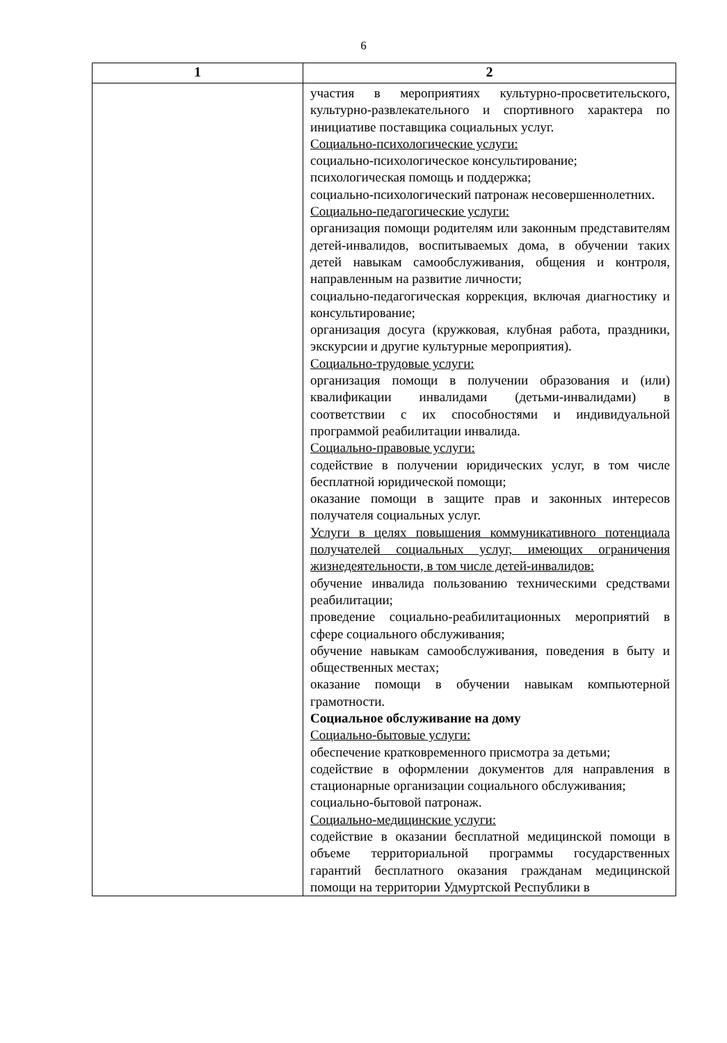6
| 1 | 2 |
| --- | --- |
| | участия в мероприятиях культурно-просветительского, культурно-развлекательного и спортивного характера по инициативе поставщика социальных услуг. Социально-психологические услуги: социально-психологическое консультирование; психологическая помощь и поддержка; социально-психологический патронаж несовершеннолетних. Социально-педагогические услуги: организация помощи родителям или законным представителям детей-инвалидов, воспитываемых дома, в обучении таких детей навыкам самообслуживания, общения и контроля, направленным на развитие личности; социально-педагогическая коррекция, включая диагностику и консультирование; организация досуга (кружковая, клубная работа, праздники, экскурсии и другие культурные мероприятия). Социально-трудовые услуги: организация помощи в получении образования и (или) квалификации инвалидами (детьми-инвалидами) в соответствии с их способностями и индивидуальной программой реабилитации инвалида. Социально-правовые услуги: содействие в получении юридических услуг, в том числе бесплатной юридической помощи; оказание помощи в защите прав и законных интересов получателя социальных услуг. Услуги в целях повышения коммуникативного потенциала получателей социальных услуг, имеющих ограничения жизнедеятельности, в том числе детей-инвалидов: обучение инвалида пользованию техническими средствами реабилитации; проведение социально-реабилитационных мероприятий в сфере социального обслуживания; обучение навыкам самообслуживания, поведения в быту и общественных местах; оказание помощи в обучении навыкам компьютерной грамотности. Социальное обслуживание на дому Социально-бытовые услуги: обеспечение кратковременного присмотра за детьми; содействие в оформлении документов для направления в стационарные организации социального обслуживания; социально-бытовой патронаж. Социально-медицинские услуги: содействие в оказании бесплатной медицинской помощи в объеме территориальной программы государственных гарантий бесплатного оказания гражданам медицинской помощи на территории Удмуртской Республики в |